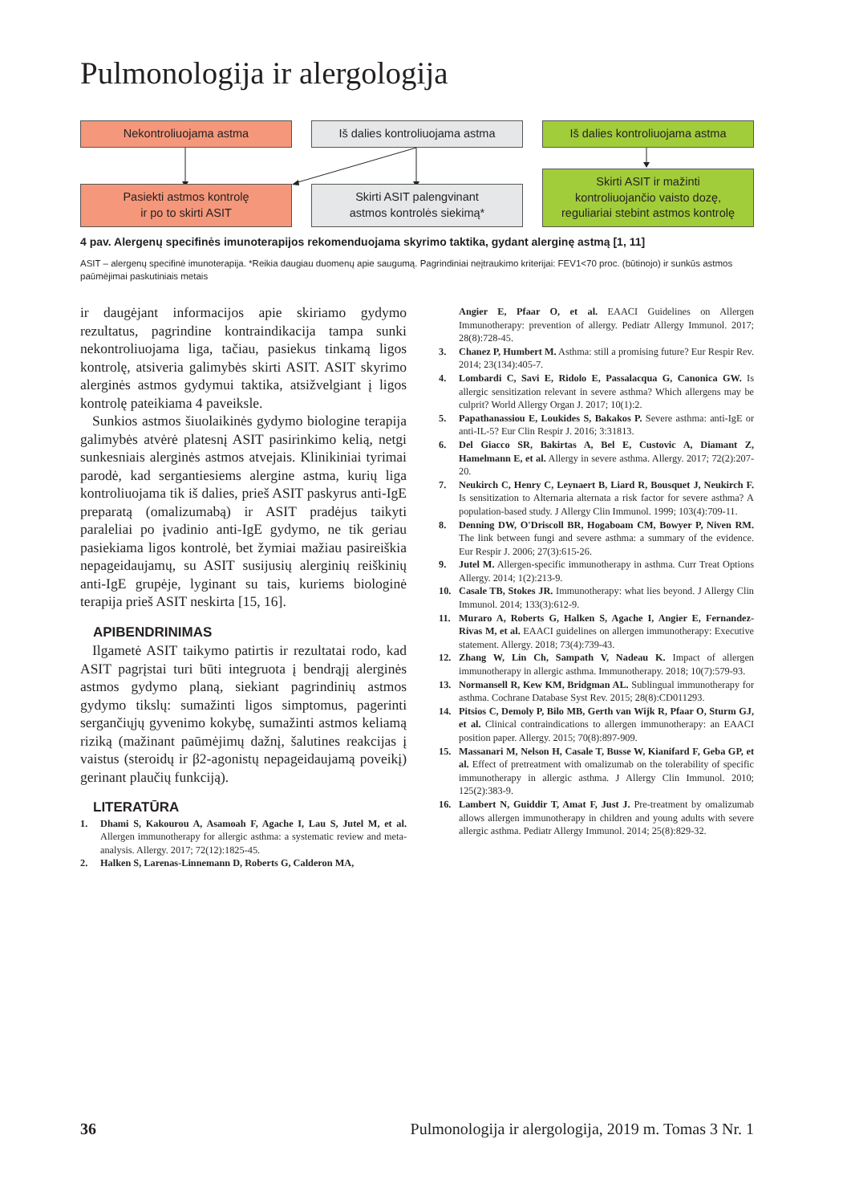Pulmonologija ir alergologija
Nekontroliuojama astma Iš dalies kontroliuojama astma Iš dalies kontroliuojama astma
Pasiekti astmos kontrolę
ir po to skirti ASIT
Skirti ASIT palengvinant
astmos kontrolės siekimą*
Skirti ASIT ir mažinti
kontroliuojančio vaisto dozę,
reguliariai stebint astmos kontrolę
4 pav. Alergenų specifinės imunoterapijos rekomenduojama skyrimo taktika, gydant alerginę astmą [1, 11]
ASIT – alergenų specifinė imunoterapija. *Reikia daugiau duomenų apie saugumą. Pagrindiniai neįtraukimo kriterijai: FEV1<70 proc. (būtinojo) ir sunkūs astmos paūmėjimai paskutiniais metais
ir daugėjant informacijos apie skiriamo gydymo rezultatus, pagrindine kontraindikacija tampa sunki nekontroliuojama liga, tačiau, pasiekus tinkamą ligos kontrolę, atsiveria galimybės skirti ASIT. ASIT skyrimo alerginės astmos gydymui taktika, atsižvelgiant į ligos kontrolę pateikiama 4 paveiksle.
Sunkios astmos šiuolaikinės gydymo biologine terapija galimybės atvėrė platesnį ASIT pasirinkimo kelią, netgi sunkesniais alerginės astmos atvejais. Klinikiniai tyrimai parodė, kad sergantiesiems alergine astma, kurių liga kontroliuojama tik iš dalies, prieš ASIT paskyrus anti-IgE preparatą (omalizumabą) ir ASIT pradėjus taikyti paraleliai po įvadinio anti-IgE gydymo, ne tik geriau pasiekiama ligos kontrolė, bet žymiai mažiau pasireiškia nepageidaujamų, su ASIT susijusių alerginių reiškinių anti-IgE grupėje, lyginant su tais, kuriems biologinė terapija prieš ASIT neskirta [15, 16].
APIBENDRINIMAS
Ilgametė ASIT taikymo patirtis ir rezultatai rodo, kad ASIT pagrįstai turi būti integruota į bendrąjį alerginės astmos gydymo planą, siekiant pagrindinių astmos gydymo tikslų: sumažinti ligos simptomus, pagerinti sergančiųjų gyvenimo kokybę, sumažinti astmos keliamą riziką (mažinant paūmėjimų dažnį, šalutines reakcijas į vaistus (steroidų ir β2-agonistų nepageidaujamą poveikį) gerinant plaučių funkciją).
LITERATŪRA
1. Dhami S, Kakourou A, Asamoah F, Agache I, Lau S, Jutel M, et al. Allergen immunotherapy for allergic asthma: a systematic review and meta-analysis. Allergy. 2017; 72(12):1825-45.
2. Halken S, Larenas-Linnemann D, Roberts G, Calderon MA,
Angier E, Pfaar O, et al. EAACI Guidelines on Allergen Immunotherapy: prevention of allergy. Pediatr Allergy Immunol. 2017; 28(8):728-45.
3. Chanez P, Humbert M. Asthma: still a promising future? Eur Respir Rev. 2014; 23(134):405-7.
4. Lombardi C, Savi E, Ridolo E, Passalacqua G, Canonica GW. Is allergic sensitization relevant in severe asthma? Which allergens may be culprit? World Allergy Organ J. 2017; 10(1):2.
5. Papathanassiou E, Loukides S, Bakakos P. Severe asthma: anti-IgE or anti-IL-5? Eur Clin Respir J. 2016; 3:31813.
6. Del Giacco SR, Bakirtas A, Bel E, Custovic A, Diamant Z, Hamelmann E, et al. Allergy in severe asthma. Allergy. 2017; 72(2):207-20.
7. Neukirch C, Henry C, Leynaert B, Liard R, Bousquet J, Neukirch F. Is sensitization to Alternaria alternata a risk factor for severe asthma? A population-based study. J Allergy Clin Immunol. 1999; 103(4):709-11.
8. Denning DW, O'Driscoll BR, Hogaboam CM, Bowyer P, Niven RM. The link between fungi and severe asthma: a summary of the evidence. Eur Respir J. 2006; 27(3):615-26.
9. Jutel M. Allergen-specific immunotherapy in asthma. Curr Treat Options Allergy. 2014; 1(2):213-9.
10. Casale TB, Stokes JR. Immunotherapy: what lies beyond. J Allergy Clin Immunol. 2014; 133(3):612-9.
11. Muraro A, Roberts G, Halken S, Agache I, Angier E, Fernandez-Rivas M, et al. EAACI guidelines on allergen immunotherapy: Executive statement. Allergy. 2018; 73(4):739-43.
12. Zhang W, Lin Ch, Sampath V, Nadeau K. Impact of allergen immunotherapy in allergic asthma. Immunotherapy. 2018; 10(7):579-93.
13. Normansell R, Kew KM, Bridgman AL. Sublingual immunotherapy for asthma. Cochrane Database Syst Rev. 2015; 28(8):CD011293.
14. Pitsios C, Demoly P, Bilo MB, Gerth van Wijk R, Pfaar O, Sturm GJ, et al. Clinical contraindications to allergen immunotherapy: an EAACI position paper. Allergy. 2015; 70(8):897-909.
15. Massanari M, Nelson H, Casale T, Busse W, Kianifard F, Geba GP, et al. Effect of pretreatment with omalizumab on the tolerability of specific immunotherapy in allergic asthma. J Allergy Clin Immunol. 2010; 125(2):383-9.
16. Lambert N, Guiddir T, Amat F, Just J. Pre-treatment by omalizumab allows allergen immunotherapy in children and young adults with severe allergic asthma. Pediatr Allergy Immunol. 2014; 25(8):829-32.
36 Pulmonologija ir alergologija, 2019 m. Tomas 3 Nr. 1